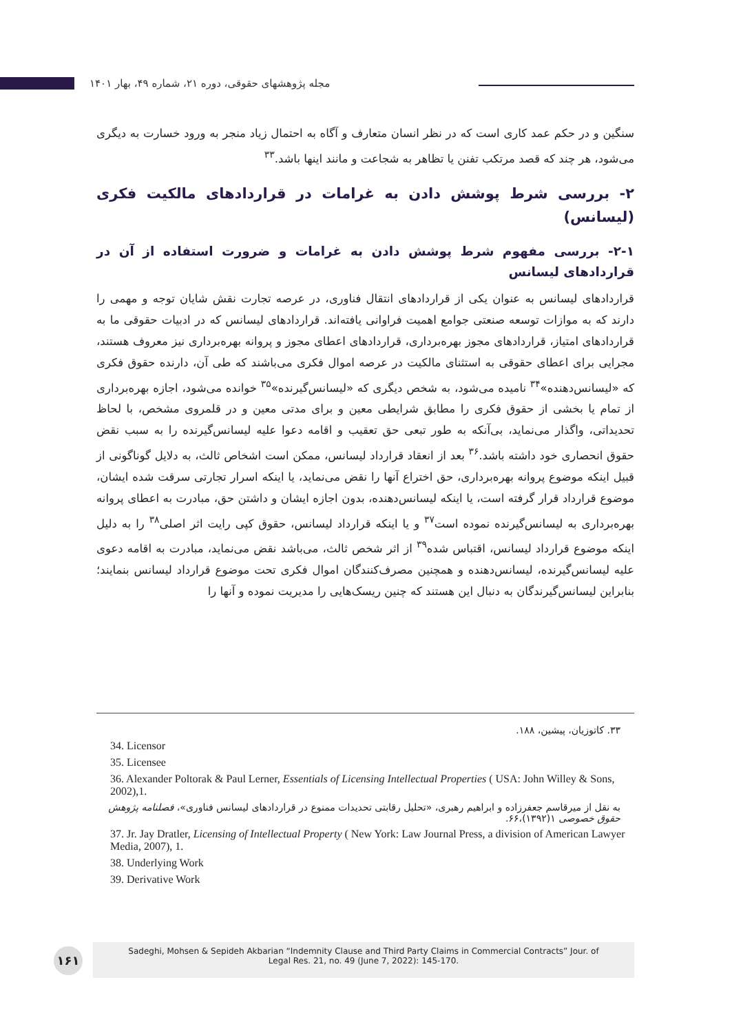مجله پژوهشهای حقوقی، دوره ۲۱، شماره ۴۹، بهار ۱۴۰۱
سنگین و در حکم عمد کاری است که در نظر انسان متعارف و آگاه به احتمال زیاد منجر به ورود خسارت به دیگری می‌شود، هر چند که قصد مرتکب تفنن یا تظاهر به شجاعت و مانند اینها باشد.<sup>۳۳</sup>
۲- بررسی شرط پوشش دادن به غرامات در قراردادهای مالکیت فکری (لیسانس)
۲-۱- بررسی مفهوم شرط پوشش دادن به غرامات و ضرورت استفاده از آن در قراردادهای لیسانس
قراردادهای لیسانس به عنوان یکی از قراردادهای انتقال فناوری، در عرصه تجارت نقش شایان توجه و مهمی را دارند که به موازات توسعه صنعتی جوامع اهمیت فراوانی یافته‌اند. قراردادهای لیسانس که در ادبیات حقوقی ما به قراردادهای امتیاز، قراردادهای مجوز بهره‌برداری، قراردادهای اعطای مجوز و پروانه بهره‌برداری نیز معروف هستند، مجرایی برای اعطای حقوقی به استثنای مالکیت در عرصه اموال فکری می‌باشند که طی آن، دارنده حقوق فکری که «لیسانس‌دهنده»<sup>۳۴</sup> نامیده می‌شود، به شخص دیگری که «لیسانس‌گیرنده»<sup>۳۵</sup> خوانده می‌شود، اجازه بهره‌برداری از تمام یا بخشی از حقوق فکری را مطابق شرایطی معین و برای مدتی معین و در قلمروی مشخص، با لحاظ تحدیداتی، واگذار می‌نماید، بی‌آنکه به طور تبعی حق تعقیب و اقامه دعوا علیه لیسانس‌گیرنده را به سبب نقض حقوق انحصاری خود داشته باشد.<sup>۳۶</sup> بعد از انعقاد قرارداد لیسانس، ممکن است اشخاص ثالث، به دلایل گوناگونی از قبیل اینکه موضوع پروانه بهره‌برداری، حق اختراع آنها را نقض می‌نماید، یا اینکه اسرار تجارتی سرقت شده ایشان، موضوع قرارداد قرار گرفته است، یا اینکه لیسانس‌دهنده، بدون اجازه ایشان و داشتن حق، مبادرت به اعطای پروانه بهره‌برداری به لیسانس‌گیرنده نموده است<sup>۳۷</sup> و یا اینکه قرارداد لیسانس، حقوق کپی رایت اثر اصلی<sup>۳۸</sup> را به دلیل اینکه موضوع قرارداد لیسانس، اقتباس شده<sup>۳۹</sup> از اثر شخص ثالث، می‌باشد نقض می‌نماید، مبادرت به اقامه دعوی علیه لیسانس‌گیرنده، لیسانس‌دهنده و همچنین مصرف‌کنندگان اموال فکری تحت موضوع قرارداد لیسانس بنمایند؛ بنابراین لیسانس‌گیرندگان به دنبال این هستند که چنین ریسک‌هایی را مدیریت نموده و آنها را
۳۳. کاتوزیان، پیشین، ۱۸۸.
34. Licensor
35. Licensee
36. Alexander Poltorak & Paul Lerner, Essentials of Licensing Intellectual Properties ( USA: John Willey & Sons, 2002),1.
به نقل از میرقاسم جعفرزاده و ابراهیم رهبری، «تحلیل رقابتی تحدیدات ممنوع در قراردادهای لیسانس فناوری»، فصلنامه پژوهش حقوق خصوصی ۱(۱۳۹۲)،۶۶.
37. Jr. Jay Dratler, Licensing of Intellectual Property ( New York: Law Journal Press, a division of American Lawyer Media, 2007), 1.
38. Underlying Work
39. Derivative Work
۱۶۱
Sadeghi, Mohsen & Sepideh Akbarian “Indemnity Clause and Third Party Claims in Commercial Contracts” Jour. of
Legal Res. 21, no. 49 (June 7, 2022): 145-170.